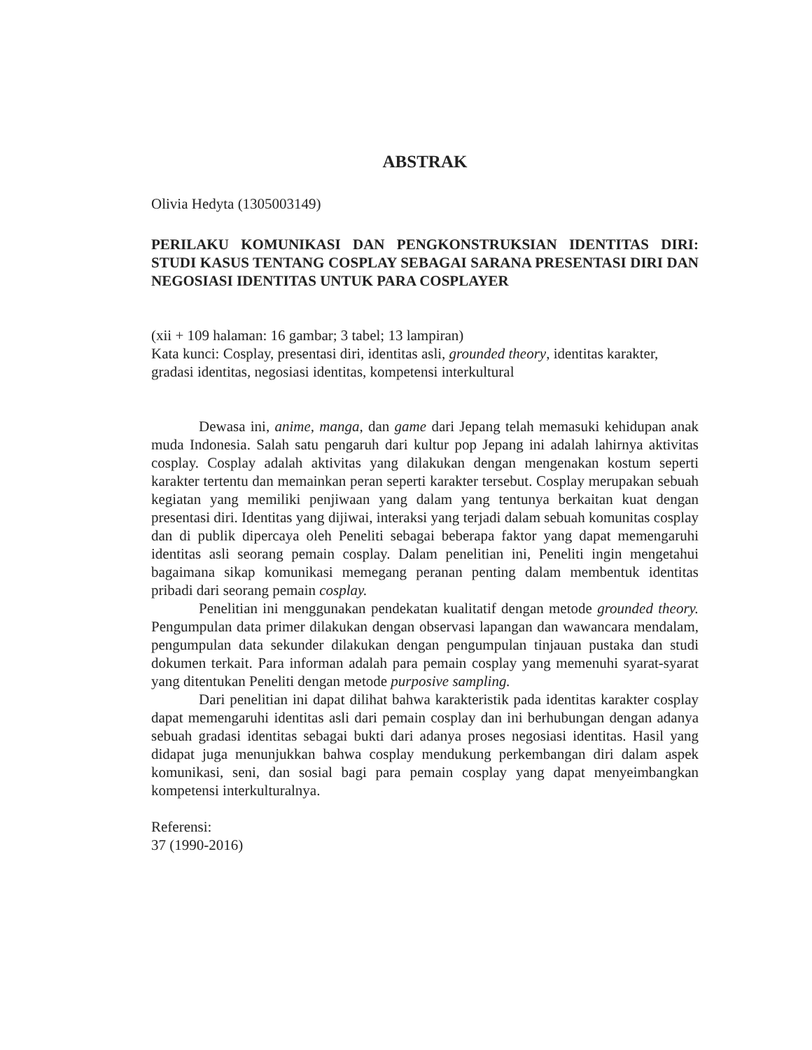ABSTRAK
Olivia Hedyta (1305003149)
PERILAKU KOMUNIKASI DAN PENGKONSTRUKSIAN IDENTITAS DIRI: STUDI KASUS TENTANG COSPLAY SEBAGAI SARANA PRESENTASI DIRI DAN NEGOSIASI IDENTITAS UNTUK PARA COSPLAYER
(xii + 109 halaman: 16 gambar; 3 tabel; 13 lampiran)
Kata kunci: Cosplay, presentasi diri, identitas asli, grounded theory, identitas karakter, gradasi identitas, negosiasi identitas, kompetensi interkultural
Dewasa ini, anime, manga, dan game dari Jepang telah memasuki kehidupan anak muda Indonesia. Salah satu pengaruh dari kultur pop Jepang ini adalah lahirnya aktivitas cosplay. Cosplay adalah aktivitas yang dilakukan dengan mengenakan kostum seperti karakter tertentu dan memainkan peran seperti karakter tersebut. Cosplay merupakan sebuah kegiatan yang memiliki penjiwaan yang dalam yang tentunya berkaitan kuat dengan presentasi diri. Identitas yang dijiwai, interaksi yang terjadi dalam sebuah komunitas cosplay dan di publik dipercaya oleh Peneliti sebagai beberapa faktor yang dapat memengaruhi identitas asli seorang pemain cosplay. Dalam penelitian ini, Peneliti ingin mengetahui bagaimana sikap komunikasi memegang peranan penting dalam membentuk identitas pribadi dari seorang pemain cosplay.
Penelitian ini menggunakan pendekatan kualitatif dengan metode grounded theory. Pengumpulan data primer dilakukan dengan observasi lapangan dan wawancara mendalam, pengumpulan data sekunder dilakukan dengan pengumpulan tinjauan pustaka dan studi dokumen terkait. Para informan adalah para pemain cosplay yang memenuhi syarat-syarat yang ditentukan Peneliti dengan metode purposive sampling.
Dari penelitian ini dapat dilihat bahwa karakteristik pada identitas karakter cosplay dapat memengaruhi identitas asli dari pemain cosplay dan ini berhubungan dengan adanya sebuah gradasi identitas sebagai bukti dari adanya proses negosiasi identitas. Hasil yang didapat juga menunjukkan bahwa cosplay mendukung perkembangan diri dalam aspek komunikasi, seni, dan sosial bagi para pemain cosplay yang dapat menyeimbangkan kompetensi interkulturalnya.
Referensi:
37 (1990-2016)